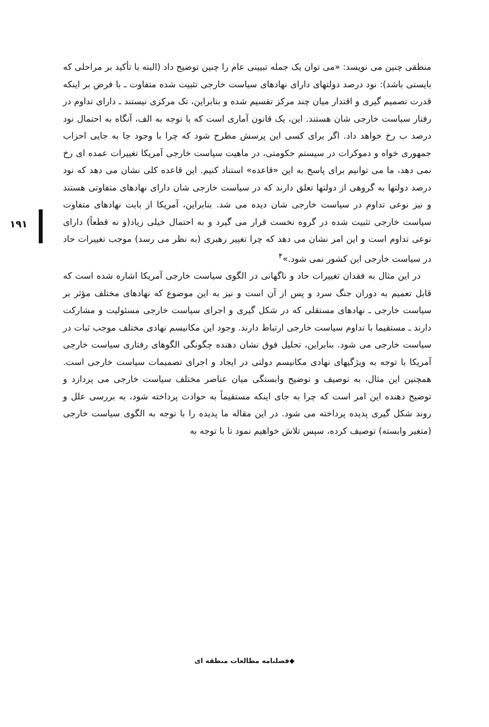۱۹۱
منطقی چنین می نویسد: «می توان یک جمله تبیینی عام را چنین توضیح داد (البته با تأکید بر مراحلی که بایستی باشد): نود درصد دولتهای دارای نهادهای سیاست خارجی تثبیت شده متفاوت ـ با فرض بر اینکه قدرت تصمیم گیری و اقتدار میان چند مرکز تقسیم شده و بنابراین، تک مرکزی نیستند ـ دارای تداوم در رفتار سیاست خارجی شان هستند. این، یک قانون آماری است که با توجه به الف، آنگاه به احتمال نود درصد ب رخ خواهد داد. اگر برای کسی این پرسش مطرح شود که چرا با وجود جا به جایی احزاب جمهوری خواه و دموکرات در سیستم حکومتی، در ماهیت سیاست خارجی آمریکا تغییرات عمده ای رخ نمی دهد، ما می توانیم برای پاسخ به این «قاعده» استناد کنیم. این قاعده کلی نشان می دهد که نود درصد دولتها به گروهی از دولتها تعلق دارند که در سیاست خارجی شان دارای نهادهای متفاوتی هستند و نیز نوعی تداوم در سیاست خارجی شان دیده می شد. بنابراین، آمریکا از بابت نهادهای متفاوت سیاست خارجی تثبیت شده در گروه نخست قرار می گیرد و به احتمال خیلی زیاد(و نه قطعاً) دارای نوعی تداوم است و این امر نشان می دهد که چرا تغییر رهبری (به نظر می رسد) موجب تغییرات حاد در سیاست خارجی این کشور نمی شود.»<sup>۴</sup>
در این مثال به فقدان تغییرات حاد و ناگهانی در الگوی سیاست خارجی آمریکا اشاره شده است که قابل تعمیم به دوران جنگ سرد و پس از آن است و نیز به این موضوع که نهادهای مختلف مؤثر بر سیاست خارجی ـ نهادهای مستقلی که در شکل گیری و اجرای سیاست خارجی مسئولیت و مشارکت دارند ـ مستقیما با تداوم سیاست خارجی ارتباط دارند. وجود این مکانیسم نهادی مختلف موجب ثبات در سیاست خارجی می شود. بنابراین، تحلیل فوق نشان دهنده چگونگی الگوهای رفتاری سیاست خارجی آمریکا با توجه به ویژگیهای نهادی مکانیسم دولتی در ایجاد و اجرای تصمیمات سیاست خارجی است. همچنین این مثال، به توصیف و توضیح وابستگی میان عناصر مختلف سیاست خارجی می پردازد و توضیح دهنده این امر است که چرا به جای اینکه مستقیماً به حوادث پرداخته شود، به بررسی علل و روند شکل گیری پدیده پرداخته می شود. در این مقاله ما پدیده را با توجه به الگوی سیاست خارجی (متغیر وابسته) توصیف کرده، سپس تلاش خواهیم نمود تا با توجه به
◆فصلنامه مطالعات منطقه ای